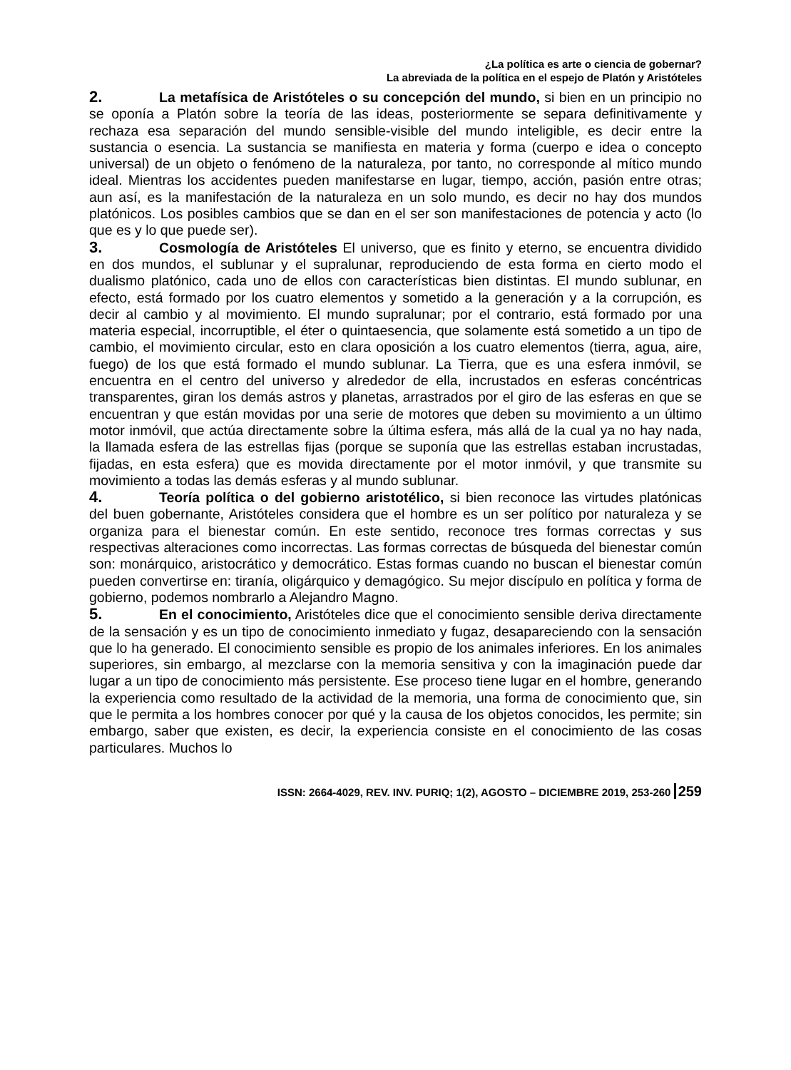¿La política es arte o ciencia de gobernar?
La abreviada de la política en el espejo de Platón y Aristóteles
2. La metafísica de Aristóteles o su concepción del mundo, si bien en un principio no se oponía a Platón sobre la teoría de las ideas, posteriormente se separa definitivamente y rechaza esa separación del mundo sensible-visible del mundo inteligible, es decir entre la sustancia o esencia. La sustancia se manifiesta en materia y forma (cuerpo e idea o concepto universal) de un objeto o fenómeno de la naturaleza, por tanto, no corresponde al mítico mundo ideal. Mientras los accidentes pueden manifestarse en lugar, tiempo, acción, pasión entre otras; aun así, es la manifestación de la naturaleza en un solo mundo, es decir no hay dos mundos platónicos. Los posibles cambios que se dan en el ser son manifestaciones de potencia y acto (lo que es y lo que puede ser).
3. Cosmología de Aristóteles El universo, que es finito y eterno, se encuentra dividido en dos mundos, el sublunar y el supralunar, reproduciendo de esta forma en cierto modo el dualismo platónico, cada uno de ellos con características bien distintas. El mundo sublunar, en efecto, está formado por los cuatro elementos y sometido a la generación y a la corrupción, es decir al cambio y al movimiento. El mundo supralunar; por el contrario, está formado por una materia especial, incorruptible, el éter o quintaesencia, que solamente está sometido a un tipo de cambio, el movimiento circular, esto en clara oposición a los cuatro elementos (tierra, agua, aire, fuego) de los que está formado el mundo sublunar. La Tierra, que es una esfera inmóvil, se encuentra en el centro del universo y alrededor de ella, incrustados en esferas concéntricas transparentes, giran los demás astros y planetas, arrastrados por el giro de las esferas en que se encuentran y que están movidas por una serie de motores que deben su movimiento a un último motor inmóvil, que actúa directamente sobre la última esfera, más allá de la cual ya no hay nada, la llamada esfera de las estrellas fijas (porque se suponía que las estrellas estaban incrustadas, fijadas, en esta esfera) que es movida directamente por el motor inmóvil, y que transmite su movimiento a todas las demás esferas y al mundo sublunar.
4. Teoría política o del gobierno aristotélico, si bien reconoce las virtudes platónicas del buen gobernante, Aristóteles considera que el hombre es un ser político por naturaleza y se organiza para el bienestar común. En este sentido, reconoce tres formas correctas y sus respectivas alteraciones como incorrectas. Las formas correctas de búsqueda del bienestar común son: monárquico, aristocrático y democrático. Estas formas cuando no buscan el bienestar común pueden convertirse en: tiranía, oligárquico y demagógico. Su mejor discípulo en política y forma de gobierno, podemos nombrarlo a Alejandro Magno.
5. En el conocimiento, Aristóteles dice que el conocimiento sensible deriva directamente de la sensación y es un tipo de conocimiento inmediato y fugaz, desapareciendo con la sensación que lo ha generado. El conocimiento sensible es propio de los animales inferiores. En los animales superiores, sin embargo, al mezclarse con la memoria sensitiva y con la imaginación puede dar lugar a un tipo de conocimiento más persistente. Ese proceso tiene lugar en el hombre, generando la experiencia como resultado de la actividad de la memoria, una forma de conocimiento que, sin que le permita a los hombres conocer por qué y la causa de los objetos conocidos, les permite; sin embargo, saber que existen, es decir, la experiencia consiste en el conocimiento de las cosas particulares. Muchos lo
ISSN: 2664-4029, REV. INV. PURIQ; 1(2), AGOSTO – DICIEMBRE 2019, 253-260 259